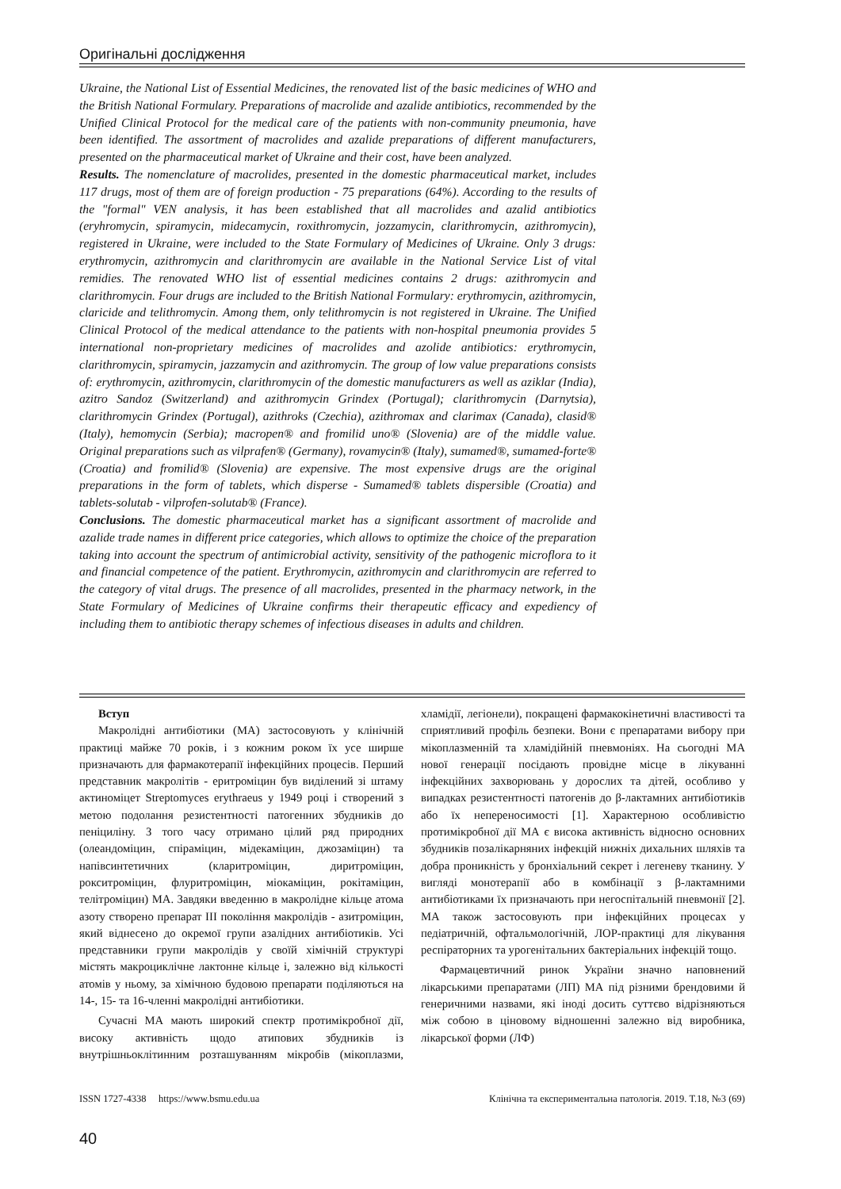Оригінальні дослідження
Ukraine, the National List of Essential Medicines, the renovated list of the basic medicines of WHO and the British National Formulary. Preparations of macrolide and azalide antibiotics, recommended by the Unified Clinical Protocol for the medical care of the patients with non-community pneumonia, have been identified. The assortment of macrolides and azalide preparations of different manufacturers, presented on the pharmaceutical market of Ukraine and their cost, have been analyzed.
Results. The nomenclature of macrolides, presented in the domestic pharmaceutical market, includes 117 drugs, most of them are of foreign production - 75 preparations (64%). According to the results of the "formal" VEN analysis, it has been established that all macrolides and azalid antibiotics (eryhromycin, spiramycin, midecamycin, roxithromycin, jozzamycin, clarithromycin, azithromycin), registered in Ukraine, were included to the State Formulary of Medicines of Ukraine. Only 3 drugs: erythromycin, azithromycin and clarithromycin are available in the National Service List of vital remidies. The renovated WHO list of essential medicines contains 2 drugs: azithromycin and clarithromycin. Four drugs are included to the British National Formulary: erythromycin, azithromycin, claricide and telithromycin. Among them, only telithromycin is not registered in Ukraine. The Unified Clinical Protocol of the medical attendance to the patients with non-hospital pneumonia provides 5 international non-proprietary medicines of macrolides and azolide antibiotics: erythromycin, clarithromycin, spiramycin, jazzamycin and azithromycin. The group of low value preparations consists of: erythromycin, azithromycin, clarithromycin of the domestic manufacturers as well as aziklar (India), azitro Sandoz (Switzerland) and azithromycin Grindex (Portugal); clarithromycin (Darnytsia), clarithromycin Grindex (Portugal), azithroks (Czechia), azithromax and clarimax (Canada), clasid® (Italy), hemomycin (Serbia); macropen® and fromilid uno® (Slovenia) are of the middle value. Original preparations such as vilprafen® (Germany), rovamycin® (Italy), sumamed®, sumamed-forte® (Croatia) and fromilid® (Slovenia) are expensive. The most expensive drugs are the original preparations in the form of tablets, which disperse - Sumamed® tablets dispersible (Croatia) and tablets-solutab - vilprofen-solutab® (France).
Conclusions. The domestic pharmaceutical market has a significant assortment of macrolide and azalide trade names in different price categories, which allows to optimize the choice of the preparation taking into account the spectrum of antimicrobial activity, sensitivity of the pathogenic microflora to it and financial competence of the patient. Erythromycin, azithromycin and clarithromycin are referred to the category of vital drugs. The presence of all macrolides, presented in the pharmacy network, in the State Formulary of Medicines of Ukraine confirms their therapeutic efficacy and expediency of including them to antibiotic therapy schemes of infectious diseases in adults and children.
Вступ
Макролідні антибіотики (МА) застосовують у клінічній практиці майже 70 років, і з кожним роком їх усе ширше призначають для фармакотерапії інфекційних процесів. Перший представник макролітів - еритроміцин був виділений зі штаму актиноміцет Streptomyces erythraeus у 1949 році і створений з метою подолання резистентності патогенних збудників до пеніциліну. З того часу отримано цілий ряд природних (олеандоміцин, спіраміцин, мідекаміцин, джозаміцин) та напівсинтетичних (кларитроміцин, диритроміцин, рокситроміцин, флуритроміцин, міокаміцин, рокітаміцин, телітроміцин) МА. Завдяки введенню в макролідне кільце атома азоту створено препарат III покоління макролідів - азитроміцин, який віднесено до окремої групи азалідних антибіотиків. Усі представники групи макролідів у своїй хімічній структурі містять макроциклічне лактонне кільце і, залежно від кількості атомів у ньому, за хімічною будовою препарати поділяються на 14-, 15- та 16-членні макролідні антибіотики.
Сучасні МА мають широкий спектр протимікробної дії, високу активність щодо атипових збудників із внутрішньоклітинним розташуванням мікробів (мікоплазми, хламідії, легіонели), покращені фармакокінетичні властивості та сприятливий профіль безпеки. Вони є препаратами вибору при мікоплазменній та хламідійній пневмоніях. На сьогодні МА нової генерації посідають провідне місце в лікуванні інфекційних захворювань у дорослих та дітей, особливо у випадках резистентності патогенів до β-лактамних антибіотиків або їх непереносимості [1]. Характерною особливістю протимікробної дії МА є висока активність відносно основних збудників позалікарняних інфекцій нижніх дихальних шляхів та добра проникність у бронхіальний секрет і легеневу тканину. У вигляді монотерапії або в комбінації з β-лактамними антибіотиками їх призначають при негоспітальній пневмонії [2]. МА також застосовують при інфекційних процесах у педіатричній, офтальмологічній, ЛОР-практиці для лікування респіраторних та урогенітальних бактеріальних інфекцій тощо.
Фармацевтичний ринок України значно наповнений лікарськими препаратами (ЛП) МА під різними брендовими й генеричними назвами, які іноді досить суттєво відрізняються між собою в ціновому відношенні залежно від виробника, лікарської форми (ЛФ)
ISSN 1727-4338 https://www.bsmu.edu.ua Клінічна та експериментальна патологія. 2019. Т.18, №3 (69)
40